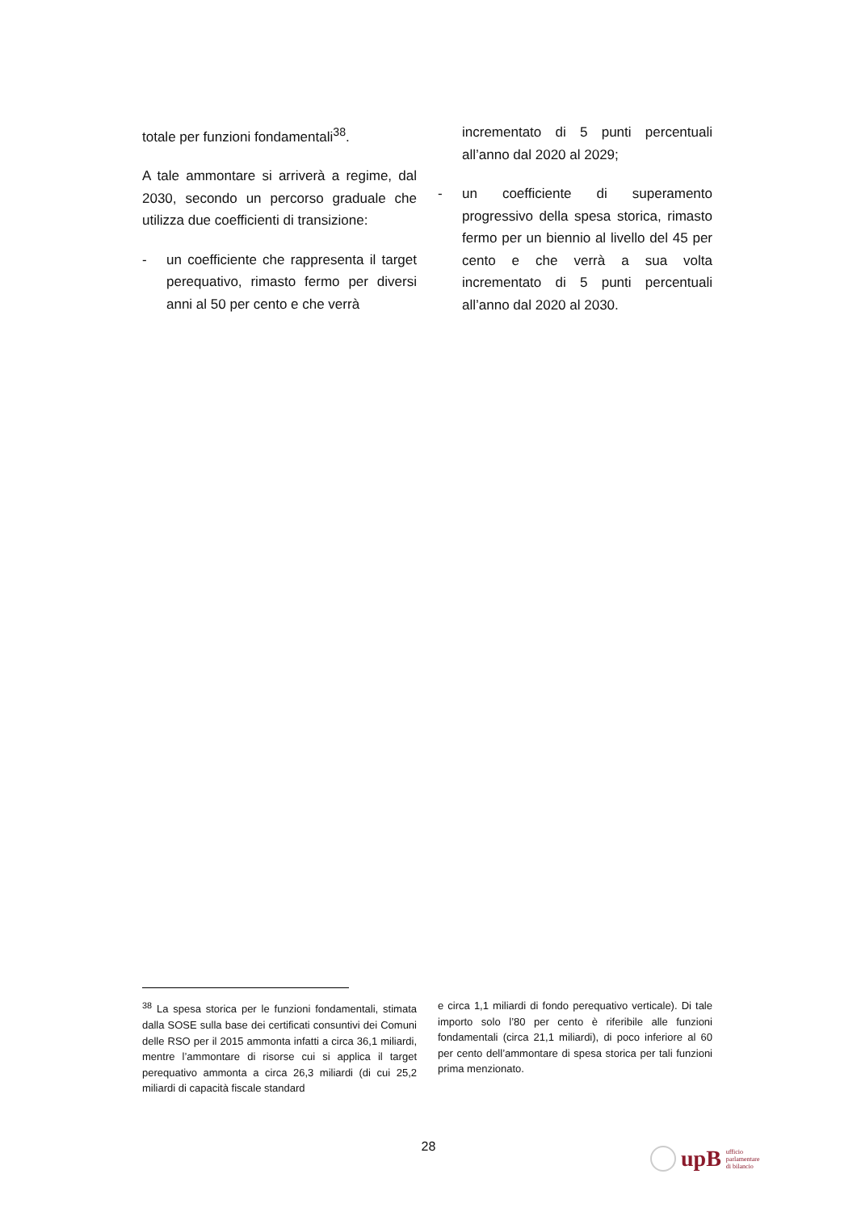totale per funzioni fondamentali<sup>38</sup>.
A tale ammontare si arriverà a regime, dal 2030, secondo un percorso graduale che utilizza due coefficienti di transizione:
- un coefficiente che rappresenta il target perequativo, rimasto fermo per diversi anni al 50 per cento e che verrà
incrementato di 5 punti percentuali all’anno dal 2020 al 2029;
- un coefficiente di superamento progressivo della spesa storica, rimasto fermo per un biennio al livello del 45 per cento e che verrà a sua volta incrementato di 5 punti percentuali all’anno dal 2020 al 2030.
<sup>38</sup> La spesa storica per le funzioni fondamentali, stimata dalla SOSE sulla base dei certificati consuntivi dei Comuni delle RSO per il 2015 ammonta infatti a circa 36,1 miliardi, mentre l’ammontare di risorse cui si applica il target perequativo ammonta a circa 26,3 miliardi (di cui 25,2 miliardi di capacità fiscale standard
e circa 1,1 miliardi di fondo perequativo verticale). Di tale importo solo l’80 per cento è riferibile alle funzioni fondamentali (circa 21,1 miliardi), di poco inferiore al 60 per cento dell’ammontare di spesa storica per tali funzioni prima menzionato.
28
upB ufficio
parlamentare
di bilancio